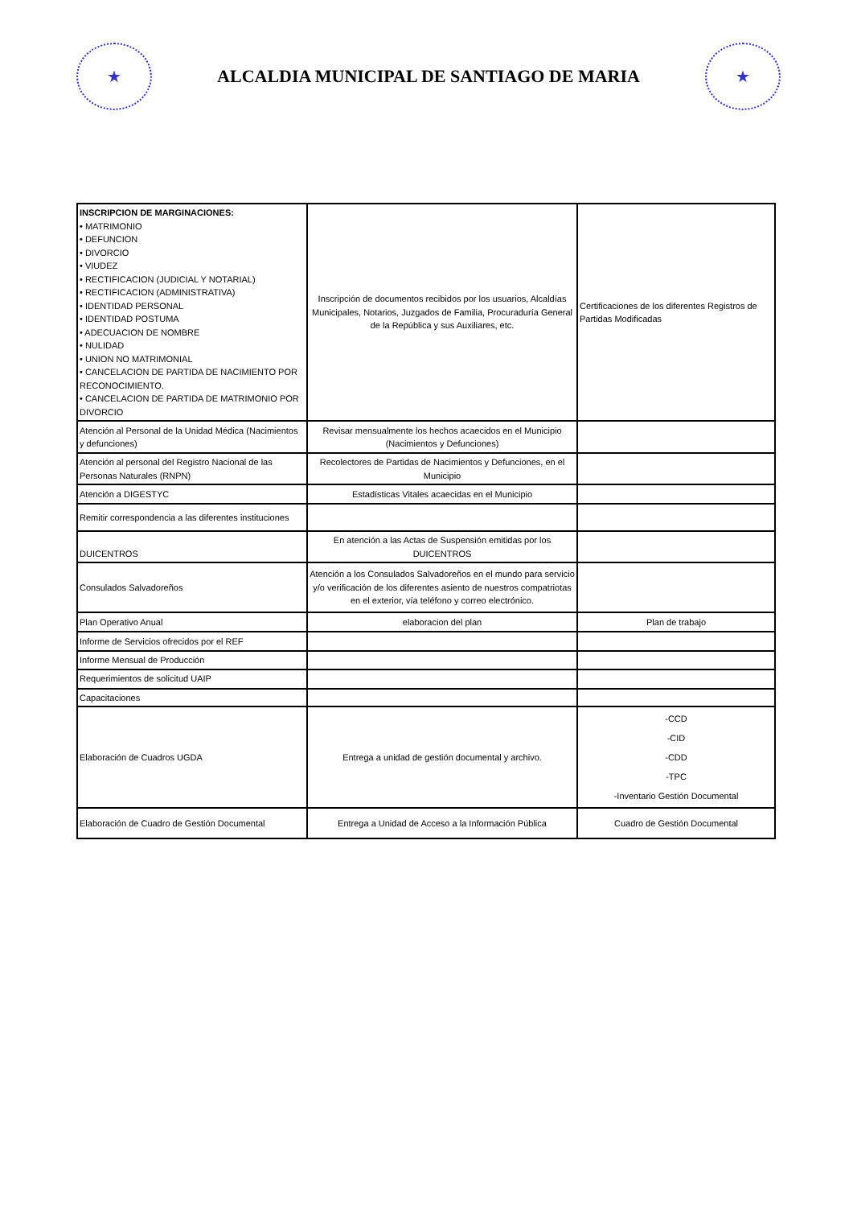★
ALCALDIA MUNICIPAL DE SANTIAGO DE MARIA
★
| INSCRIPCION DE MARGINACIONES: • MATRIMONIO • DEFUNCION • DIVORCIO • VIUDEZ • RECTIFICACION (JUDICIAL Y NOTARIAL) • RECTIFICACION (ADMINISTRATIVA) • IDENTIDAD PERSONAL • IDENTIDAD POSTUMA • ADECUACION DE NOMBRE • NULIDAD • UNION NO MATRIMONIAL • CANCELACION DE PARTIDA DE NACIMIENTO POR RECONOCIMIENTO. • CANCELACION DE PARTIDA DE MATRIMONIO POR DIVORCIO | Inscripción de documentos recibidos por los usuarios, Alcaldías Municipales, Notarios, Juzgados de Familia, Procuraduría General de la República y sus Auxiliares, etc. | Certificaciones de los diferentes Registros de Partidas Modificadas |
| Atención al Personal de la Unidad Médica (Nacimientos y defunciones) | Revisar mensualmente los hechos acaecidos en el Municipio (Nacimientos y Defunciones) | |
| Atención al personal del Registro Nacional de las Personas Naturales (RNPN) | Recolectores de Partidas de Nacimientos y Defunciones, en el Municipio | |
| Atención a DIGESTYC | Estadísticas Vitales acaecidas en el Municipio | |
| Remitir correspondencia a las diferentes instituciones | | |
| DUICENTROS | En atención a las Actas de Suspensión emitidas por los DUICENTROS | |
| Consulados Salvadoreños | Atención a los Consulados Salvadoreños en el mundo para servicio y/o verificación de los diferentes asiento de nuestros compatriotas en el exterior, vía teléfono y correo electrónico. | |
| Plan Operativo Anual | elaboracion del plan | Plan de trabajo |
| Informe de Servicios ofrecidos por el REF | | |
| Informe Mensual de Producción | | |
| Requerimientos de solicitud UAIP | | |
| Capacitaciones | | |
| Elaboración de Cuadros UGDA | Entrega a unidad de gestión documental y archivo. | -CCD -CID -CDD -TPC -Inventario Gestión Documental |
| Elaboración de Cuadro de Gestión Documental | Entrega a Unidad de Acceso a la Información Pública | Cuadro de Gestión Documental |